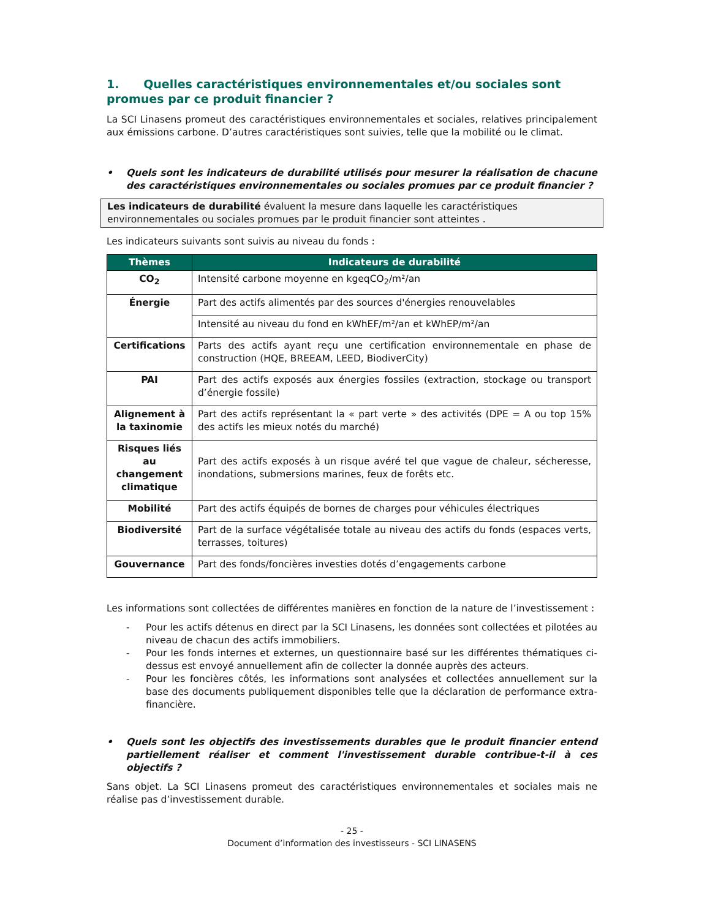1. Quelles caractéristiques environnementales et/ou sociales sont promues par ce produit financier ?
La SCI Linasens promeut des caractéristiques environnementales et sociales, relatives principalement aux émissions carbone. D’autres caractéristiques sont suivies, telle que la mobilité ou le climat.
• Quels sont les indicateurs de durabilité utilisés pour mesurer la réalisation de chacune des caractéristiques environnementales ou sociales promues par ce produit financier ?
Les indicateurs de durabilité évaluent la mesure dans laquelle les caractéristiques environnementales ou sociales promues par le produit financier sont atteintes .
Les indicateurs suivants sont suivis au niveau du fonds :
| Thèmes | Indicateurs de durabilité |
| --- | --- |
| CO<sub>2</sub> | Intensité carbone moyenne en kgeqCO<sub>2</sub>/m²/an |
| Énergie | Part des actifs alimentés par des sources d'énergies renouvelables |
| | Intensité au niveau du fond en kWhEF/m²/an et kWhEP/m²/an |
| Certifications | Parts des actifs ayant reçu une certification environnementale en phase de construction (HQE, BREEAM, LEED, BiodiverCity) |
| PAI | Part des actifs exposés aux énergies fossiles (extraction, stockage ou transport d’énergie fossile) |
| Alignement à la taxinomie | Part des actifs représentant la « part verte » des activités (DPE = A ou top 15% des actifs les mieux notés du marché) |
| Risques liés au changement climatique | Part des actifs exposés à un risque avéré tel que vague de chaleur, sécheresse, inondations, submersions marines, feux de forêts etc. |
| Mobilité | Part des actifs équipés de bornes de charges pour véhicules électriques |
| Biodiversité | Part de la surface végétalisée totale au niveau des actifs du fonds (espaces verts, terrasses, toitures) |
| Gouvernance | Part des fonds/foncières investies dotés d’engagements carbone |
Les informations sont collectées de différentes manières en fonction de la nature de l’investissement :
- Pour les actifs détenus en direct par la SCI Linasens, les données sont collectées et pilotées au niveau de chacun des actifs immobiliers.
- Pour les fonds internes et externes, un questionnaire basé sur les différentes thématiques ci-dessus est envoyé annuellement afin de collecter la donnée auprès des acteurs.
- Pour les foncières côtés, les informations sont analysées et collectées annuellement sur la base des documents publiquement disponibles telle que la déclaration de performance extra-financière.
• Quels sont les objectifs des investissements durables que le produit financier entend partiellement réaliser et comment l'investissement durable contribue-t-il à ces objectifs ?
Sans objet. La SCI Linasens promeut des caractéristiques environnementales et sociales mais ne réalise pas d’investissement durable.
- 25 -
Document d’information des investisseurs - SCI LINASENS